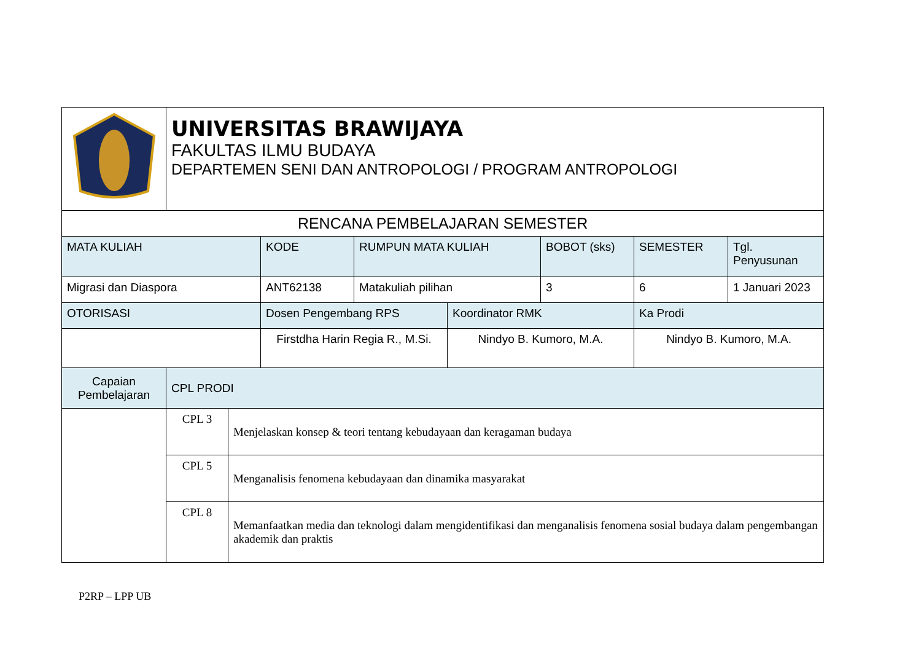| | UNIVERSITAS BRAWIJAYA FAKULTAS ILMU BUDAYA DEPARTEMEN SENI DAN ANTROPOLOGI / PROGRAM ANTROPOLOGI | | | | | | | |
| RENCANA PEMBELAJARAN SEMESTER | | | | | | | | |
| MATA KULIAH | | | KODE | RUMPUN MATA KULIAH | | BOBOT (sks) | SEMESTER | Tgl. Penyusunan |
| Migrasi dan Diaspora | | | ANT62138 | Matakuliah pilihan | | 3 | 6 | 1 Januari 2023 |
| OTORISASI | | | Dosen Pengembang RPS | | Koordinator RMK | | Ka Prodi | |
| | | | Firstdha Harin Regia R., M.Si. | | Nindyo B. Kumoro, M.A. | | Nindyo B. Kumoro, M.A. | |
| Capaian Pembelajaran | CPL PRODI | | | | | | | |
| | CPL 3 | Menjelaskan konsep & teori tentang kebudayaan dan keragaman budaya | | | | | | |
| | CPL 5 | Menganalisis fenomena kebudayaan dan dinamika masyarakat | | | | | | |
| | CPL 8 | Memanfaatkan media dan teknologi dalam mengidentifikasi dan menganalisis fenomena sosial budaya dalam pengembangan akademik dan praktis | | | | | | |
P2RP – LPP UB